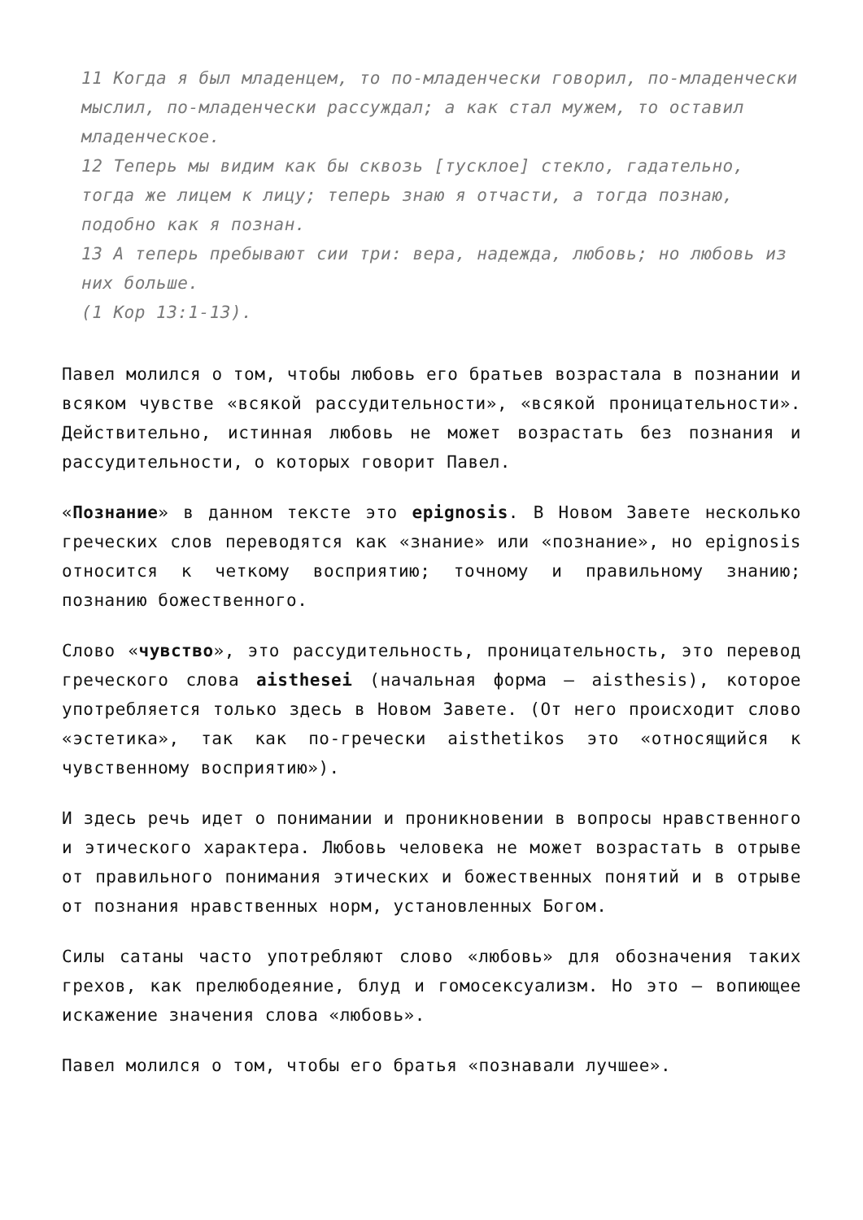11 Когда я был младенцем, то по-младенчески говорил, по-младенчески мыслил, по-младенчески рассуждал; а как стал мужем, то оставил младенческое.
12 Теперь мы видим как бы сквозь [тусклое] стекло, гадательно, тогда же лицем к лицу; теперь знаю я отчасти, а тогда познаю, подобно как я познан.
13 А теперь пребывают сии три: вера, надежда, любовь; но любовь из них больше.
(1 Кор 13:1-13).
Павел молился о том, чтобы любовь его братьев возрастала в познании и всяком чувстве «всякой рассудительности», «всякой проницательности». Действительно, истинная любовь не может возрастать без познания и рассудительности, о которых говорит Павел.
«Познание» в данном тексте это epignosis. В Новом Завете несколько греческих слов переводятся как «знание» или «познание», но epignosis относится к четкому восприятию; точному и правильному знанию; познанию божественного.
Слово «чувство», это рассудительность, проницательность, это перевод греческого слова aisthesei (начальная форма – aisthesis), которое употребляется только здесь в Новом Завете. (От него происходит слово «эстетика», так как по-гречески aisthetikos это «относящийся к чувственному восприятию»).
И здесь речь идет о понимании и проникновении в вопросы нравственного и этического характера. Любовь человека не может возрастать в отрыве от правильного понимания этических и божественных понятий и в отрыве от познания нравственных норм, установленных Богом.
Силы сатаны часто употребляют слово «любовь» для обозначения таких грехов, как прелюбодеяние, блуд и гомосексуализм. Но это – вопиющее искажение значения слова «любовь».
Павел молился о том, чтобы его братья «познавали лучшее».